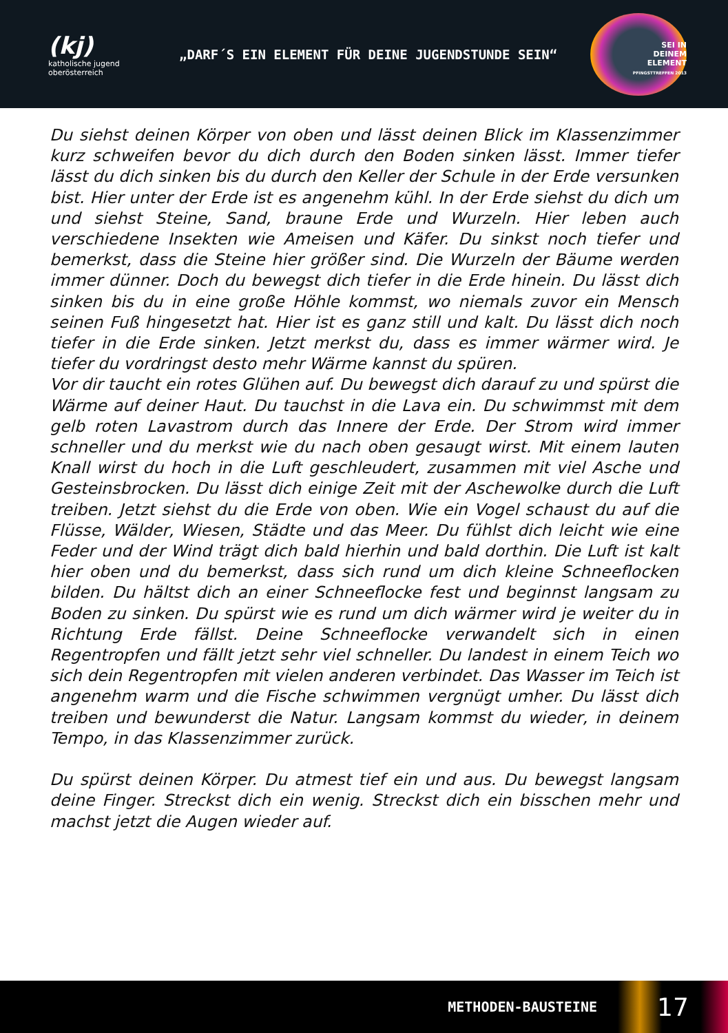(kj)
katholische jugend
oberösterreich
„DARF´S EIN ELEMENT FÜR DEINE JUGENDSTUNDE SEIN“
SEI IN
DEINEM
ELEMENT
PFINGSTTREFFEN 2013
Du siehst deinen Körper von oben und lässt deinen Blick im Klassenzimmer kurz schweifen bevor du dich durch den Boden sinken lässt. Immer tiefer lässt du dich sinken bis du durch den Keller der Schule in der Erde versunken bist. Hier unter der Erde ist es angenehm kühl. In der Erde siehst du dich um und siehst Steine, Sand, braune Erde und Wurzeln. Hier leben auch verschiedene Insekten wie Ameisen und Käfer. Du sinkst noch tiefer und bemerkst, dass die Steine hier größer sind. Die Wurzeln der Bäume werden immer dünner. Doch du bewegst dich tiefer in die Erde hinein. Du lässt dich sinken bis du in eine große Höhle kommst, wo niemals zuvor ein Mensch seinen Fuß hingesetzt hat. Hier ist es ganz still und kalt. Du lässt dich noch tiefer in die Erde sinken. Jetzt merkst du, dass es immer wärmer wird. Je tiefer du vordringst desto mehr Wärme kannst du spüren.
Vor dir taucht ein rotes Glühen auf. Du bewegst dich darauf zu und spürst die Wärme auf deiner Haut. Du tauchst in die Lava ein. Du schwimmst mit dem gelb roten Lavastrom durch das Innere der Erde. Der Strom wird immer schneller und du merkst wie du nach oben gesaugt wirst. Mit einem lauten Knall wirst du hoch in die Luft geschleudert, zusammen mit viel Asche und Gesteinsbrocken. Du lässt dich einige Zeit mit der Aschewolke durch die Luft treiben. Jetzt siehst du die Erde von oben. Wie ein Vogel schaust du auf die Flüsse, Wälder, Wiesen, Städte und das Meer. Du fühlst dich leicht wie eine Feder und der Wind trägt dich bald hierhin und bald dorthin. Die Luft ist kalt hier oben und du bemerkst, dass sich rund um dich kleine Schneeflocken bilden. Du hältst dich an einer Schneeflocke fest und beginnst langsam zu Boden zu sinken. Du spürst wie es rund um dich wärmer wird je weiter du in Richtung Erde fällst. Deine Schneeflocke verwandelt sich in einen Regentropfen und fällt jetzt sehr viel schneller. Du landest in einem Teich wo sich dein Regentropfen mit vielen anderen verbindet. Das Wasser im Teich ist angenehm warm und die Fische schwimmen vergnügt umher. Du lässt dich treiben und bewunderst die Natur. Langsam kommst du wieder, in deinem Tempo, in das Klassenzimmer zurück.
Du spürst deinen Körper. Du atmest tief ein und aus. Du bewegst langsam deine Finger. Streckst dich ein wenig. Streckst dich ein bisschen mehr und machst jetzt die Augen wieder auf.
METHODEN-BAUSTEINE 17